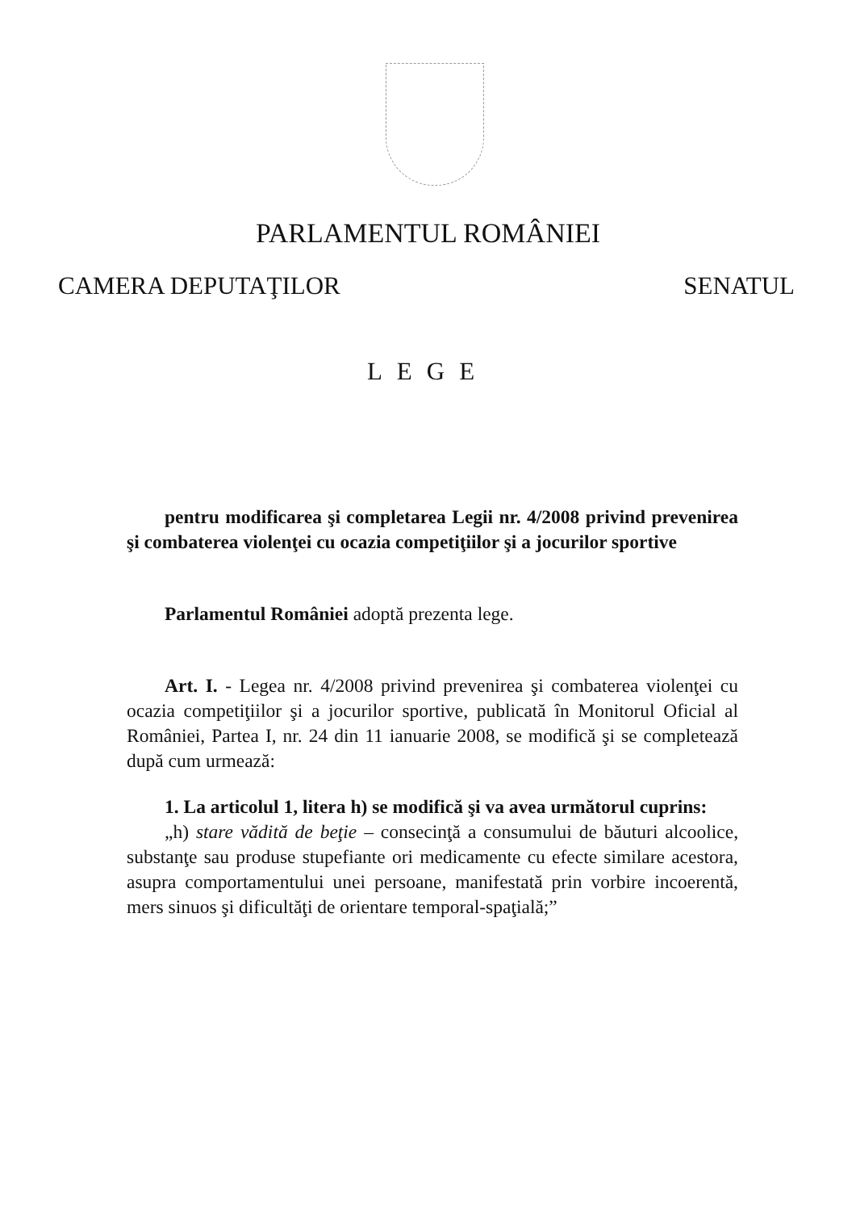PARLAMENTUL ROMÂNIEI
CAMERA DEPUTAŢILOR SENATUL
LEGE
pentru modificarea şi completarea Legii nr. 4/2008 privind prevenirea şi combaterea violenţei cu ocazia competiţiilor şi a jocurilor sportive
Parlamentul României adoptă prezenta lege.
Art. I. - Legea nr. 4/2008 privind prevenirea şi combaterea violenţei cu ocazia competiţiilor şi a jocurilor sportive, publicată în Monitorul Oficial al României, Partea I, nr. 24 din 11 ianuarie 2008, se modifică şi se completează după cum urmează:
1. La articolul 1, litera h) se modifică şi va avea următorul cuprins:
„h) stare vădită de beţie – consecinţă a consumului de băuturi alcoolice, substanţe sau produse stupefiante ori medicamente cu efecte similare acestora, asupra comportamentului unei persoane, manifestată prin vorbire incoerentă, mers sinuos şi dificultăţi de orientare temporal-spaţială;”